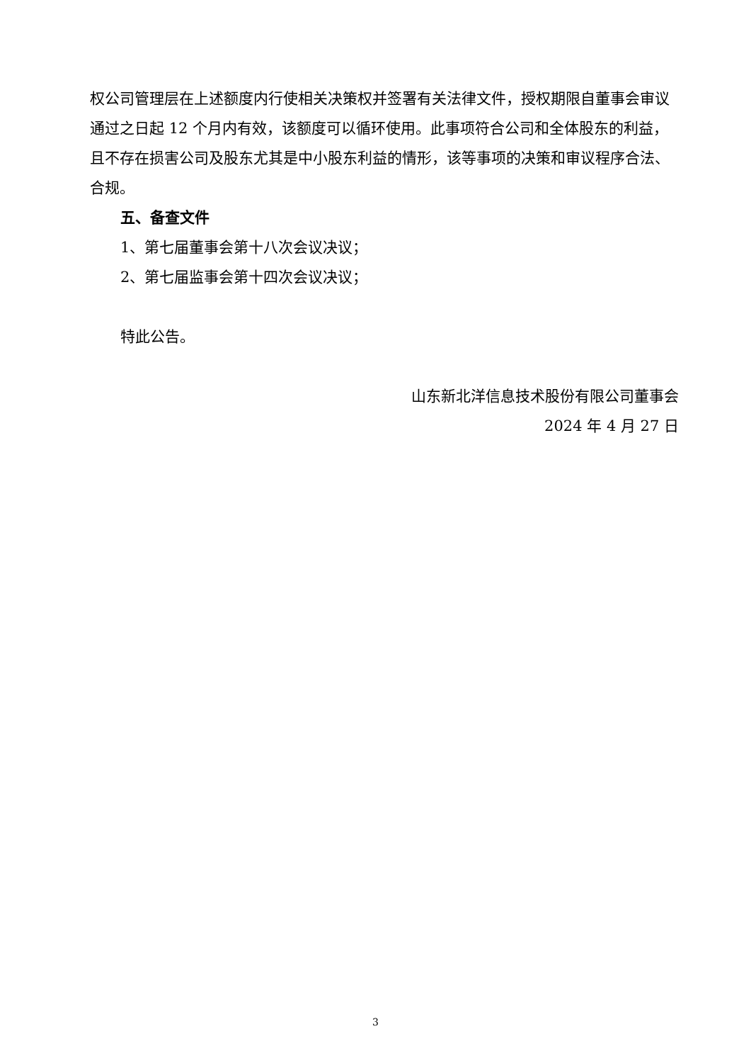权公司管理层在上述额度内行使相关决策权并签署有关法律文件，授权期限自董事会审议通过之日起 12 个月内有效，该额度可以循环使用。此事项符合公司和全体股东的利益，且不存在损害公司及股东尤其是中小股东利益的情形，该等事项的决策和审议程序合法、合规。
五、备查文件
1、第七届董事会第十八次会议决议；
2、第七届监事会第十四次会议决议；
特此公告。
山东新北洋信息技术股份有限公司董事会
2024 年 4 月 27 日
3